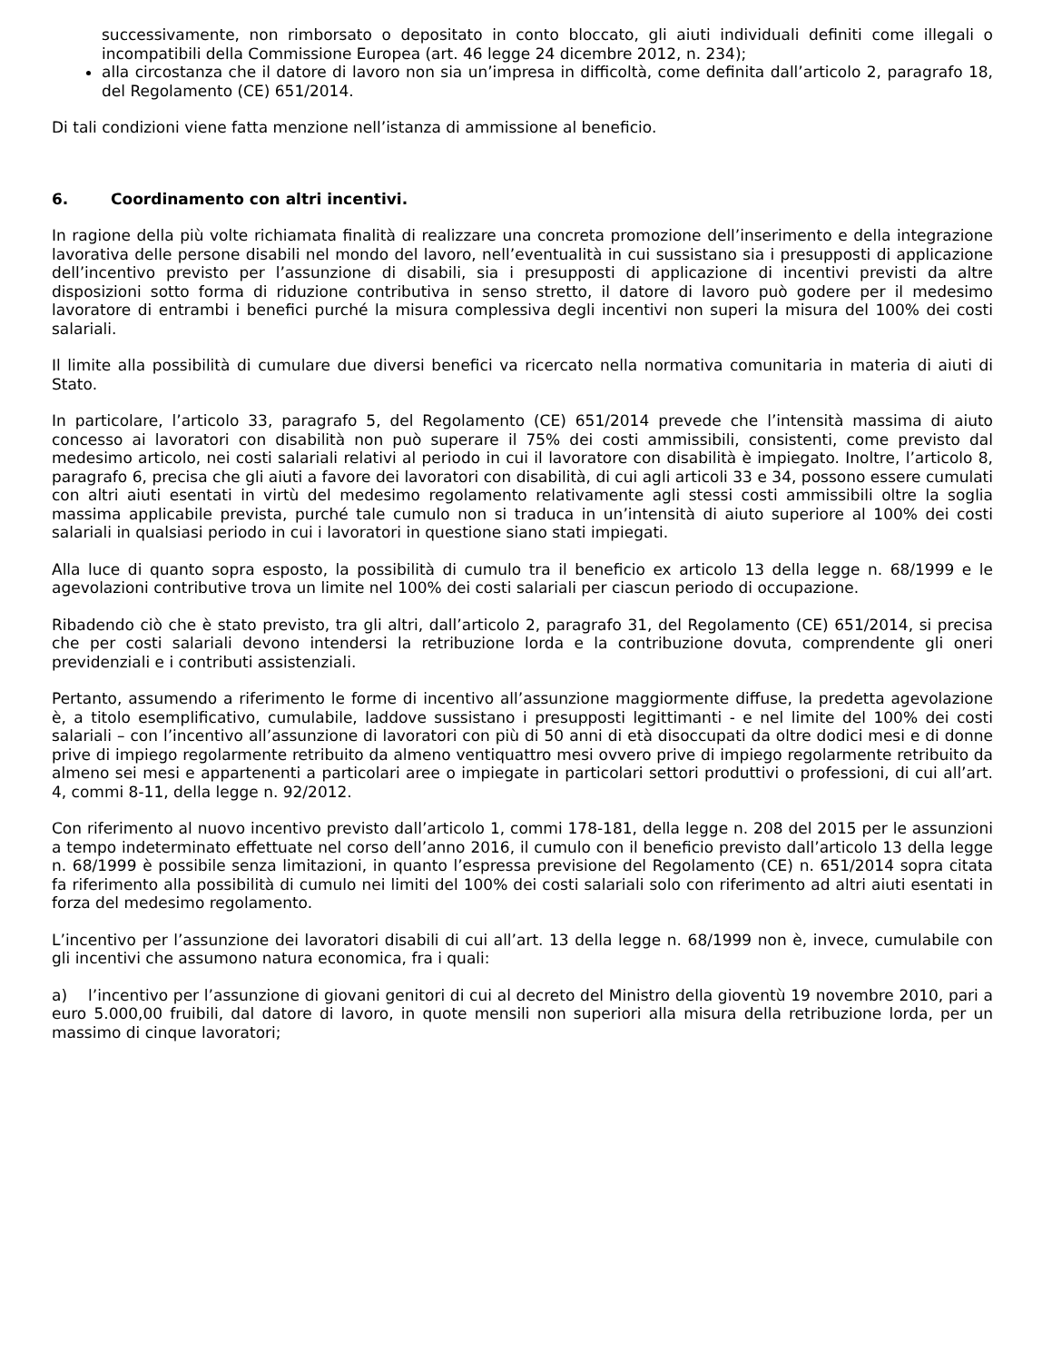successivamente, non rimborsato o depositato in conto bloccato, gli aiuti individuali definiti come illegali o incompatibili della Commissione Europea (art. 46 legge 24 dicembre 2012, n. 234);
alla circostanza che il datore di lavoro non sia un’impresa in difficoltà, come definita dall’articolo 2, paragrafo 18, del Regolamento (CE) 651/2014.
Di tali condizioni viene fatta menzione nell’istanza di ammissione al beneficio.
6. Coordinamento con altri incentivi.
In ragione della più volte richiamata finalità di realizzare una concreta promozione dell’inserimento e della integrazione lavorativa delle persone disabili nel mondo del lavoro, nell’eventualità in cui sussistano sia i presupposti di applicazione dell’incentivo previsto per l’assunzione di disabili, sia i presupposti di applicazione di incentivi previsti da altre disposizioni sotto forma di riduzione contributiva in senso stretto, il datore di lavoro può godere per il medesimo lavoratore di entrambi i benefici purché la misura complessiva degli incentivi non superi la misura del 100% dei costi salariali.
Il limite alla possibilità di cumulare due diversi benefici va ricercato nella normativa comunitaria in materia di aiuti di Stato.
In particolare, l’articolo 33, paragrafo 5, del Regolamento (CE) 651/2014 prevede che l’intensità massima di aiuto concesso ai lavoratori con disabilità non può superare il 75% dei costi ammissibili, consistenti, come previsto dal medesimo articolo, nei costi salariali relativi al periodo in cui il lavoratore con disabilità è impiegato. Inoltre, l’articolo 8, paragrafo 6, precisa che gli aiuti a favore dei lavoratori con disabilità, di cui agli articoli 33 e 34, possono essere cumulati con altri aiuti esentati in virtù del medesimo regolamento relativamente agli stessi costi ammissibili oltre la soglia massima applicabile prevista, purché tale cumulo non si traduca in un’intensità di aiuto superiore al 100% dei costi salariali in qualsiasi periodo in cui i lavoratori in questione siano stati impiegati.
Alla luce di quanto sopra esposto, la possibilità di cumulo tra il beneficio ex articolo 13 della legge n. 68/1999 e le agevolazioni contributive trova un limite nel 100% dei costi salariali per ciascun periodo di occupazione.
Ribadendo ciò che è stato previsto, tra gli altri, dall’articolo 2, paragrafo 31, del Regolamento (CE) 651/2014, si precisa che per costi salariali devono intendersi la retribuzione lorda e la contribuzione dovuta, comprendente gli oneri previdenziali e i contributi assistenziali.
Pertanto, assumendo a riferimento le forme di incentivo all’assunzione maggiormente diffuse, la predetta agevolazione è, a titolo esemplificativo, cumulabile, laddove sussistano i presupposti legittimanti - e nel limite del 100% dei costi salariali – con l’incentivo all’assunzione di lavoratori con più di 50 anni di età disoccupati da oltre dodici mesi e di donne prive di impiego regolarmente retribuito da almeno ventiquattro mesi ovvero prive di impiego regolarmente retribuito da almeno sei mesi e appartenenti a particolari aree o impiegate in particolari settori produttivi o professioni, di cui all’art. 4, commi 8-11, della legge n. 92/2012.
Con riferimento al nuovo incentivo previsto dall’articolo 1, commi 178-181, della legge n. 208 del 2015 per le assunzioni a tempo indeterminato effettuate nel corso dell’anno 2016, il cumulo con il beneficio previsto dall’articolo 13 della legge n. 68/1999 è possibile senza limitazioni, in quanto l’espressa previsione del Regolamento (CE) n. 651/2014 sopra citata fa riferimento alla possibilità di cumulo nei limiti del 100% dei costi salariali solo con riferimento ad altri aiuti esentati in forza del medesimo regolamento.
L’incentivo per l’assunzione dei lavoratori disabili di cui all’art. 13 della legge n. 68/1999 non è, invece, cumulabile con gli incentivi che assumono natura economica, fra i quali:
a) l’incentivo per l’assunzione di giovani genitori di cui al decreto del Ministro della gioventù 19 novembre 2010, pari a euro 5.000,00 fruibili, dal datore di lavoro, in quote mensili non superiori alla misura della retribuzione lorda, per un massimo di cinque lavoratori;